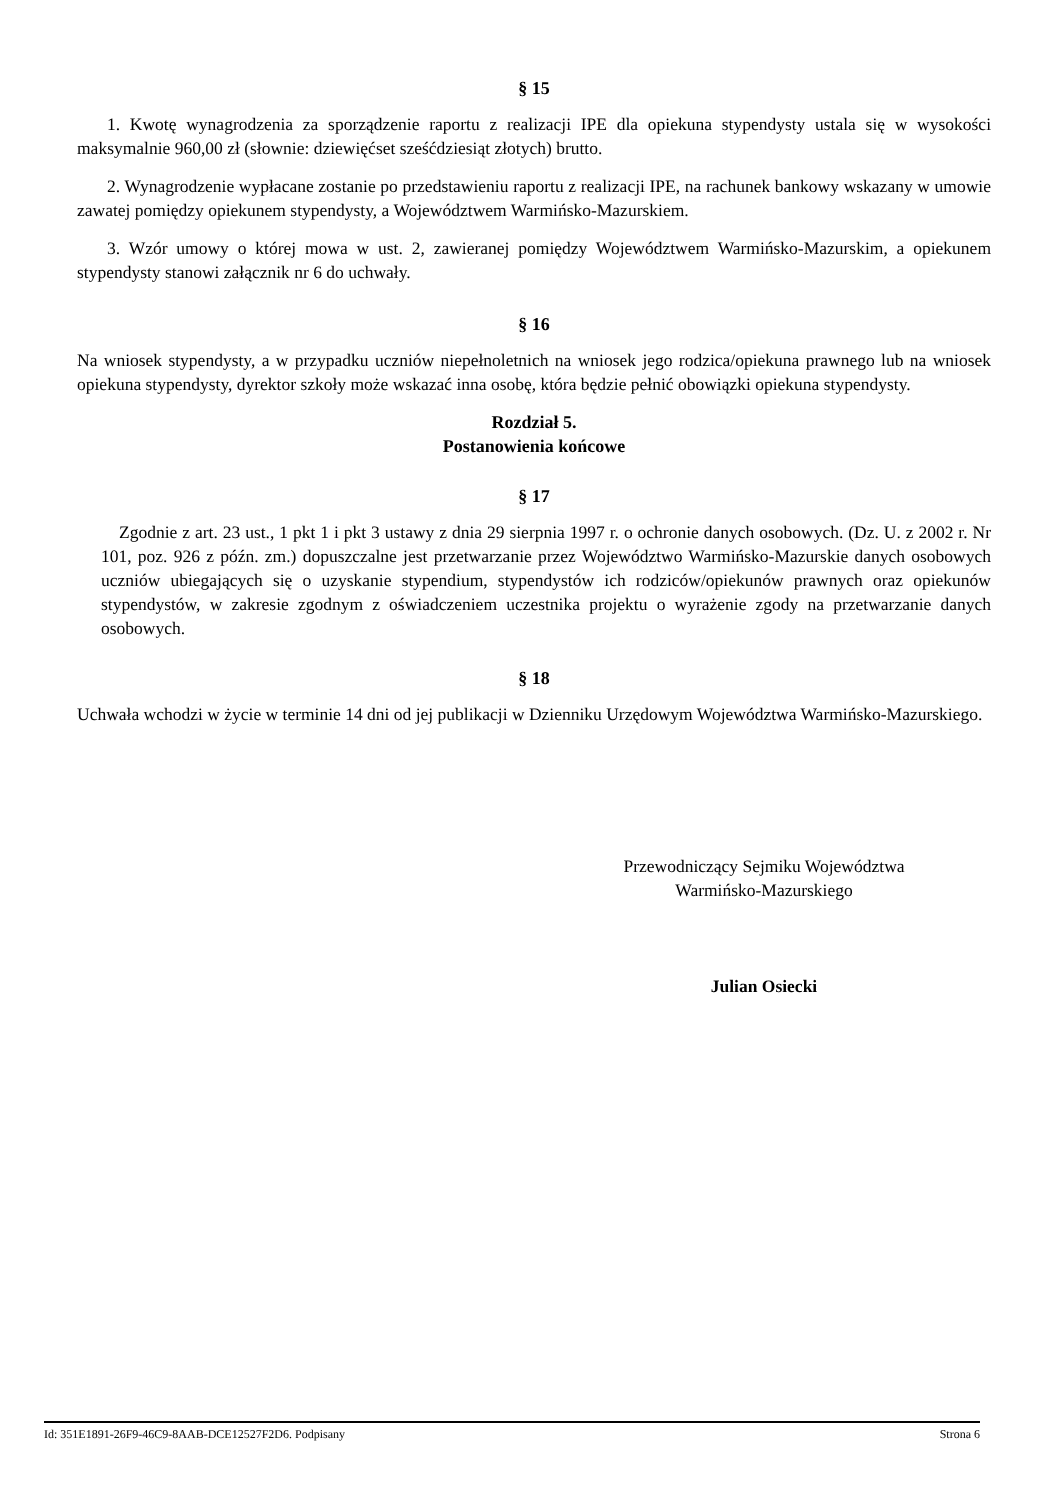§ 15
1. Kwotę wynagrodzenia za sporządzenie raportu z realizacji IPE dla opiekuna stypendysty ustala się w wysokości maksymalnie 960,00 zł (słownie: dziewięćset sześćdziesiąt złotych) brutto.
2. Wynagrodzenie wypłacane zostanie po przedstawieniu raportu z realizacji IPE, na rachunek bankowy wskazany w umowie zawatej pomiędzy opiekunem stypendysty, a Województwem Warmińsko-Mazurskiem.
3. Wzór umowy o której mowa w ust. 2, zawieranej pomiędzy Województwem Warmińsko-Mazurskim, a opiekunem stypendysty stanowi załącznik nr 6 do uchwały.
§ 16
Na wniosek stypendysty, a w przypadku uczniów niepełnoletnich na wniosek jego rodzica/opiekuna prawnego lub na wniosek opiekuna stypendysty, dyrektor szkoły może wskazać inna osobę, która będzie pełnić obowiązki opiekuna stypendysty.
Rozdział 5.
Postanowienia końcowe
§ 17
Zgodnie z art. 23 ust., 1 pkt 1 i pkt 3 ustawy z dnia 29 sierpnia 1997 r. o ochronie danych osobowych. (Dz. U. z 2002 r. Nr 101, poz. 926 z późn. zm.) dopuszczalne jest przetwarzanie przez Województwo Warmińsko-Mazurskie danych osobowych uczniów ubiegających się o uzyskanie stypendium, stypendystów ich rodziców/opiekunów prawnych oraz opiekunów stypendystów, w zakresie zgodnym z oświadczeniem uczestnika projektu o wyrażenie zgody na przetwarzanie danych osobowych.
§ 18
Uchwała wchodzi w życie w terminie 14 dni od jej publikacji w Dzienniku Urzędowym Województwa Warmińsko-Mazurskiego.
Przewodniczący Sejmiku Województwa
Warmińsko-Mazurskiego
Julian Osiecki
Id: 351E1891-26F9-46C9-8AAB-DCE12527F2D6. Podpisany Strona 6